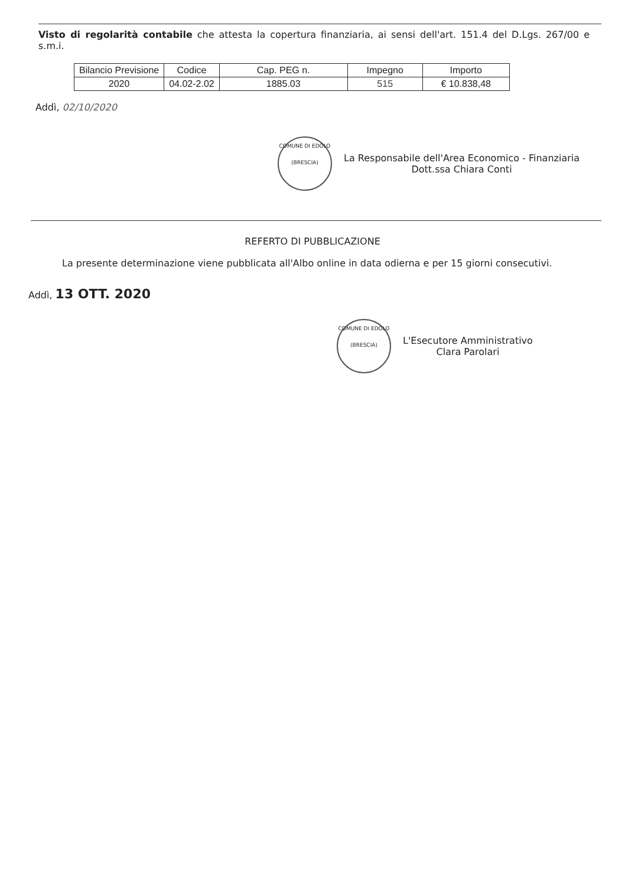Visto di regolarità contabile che attesta la copertura finanziaria, ai sensi dell'art. 151.4 del D.Lgs. 267/00 e s.m.i.
| Bilancio Previsione | Codice | Cap. PEG n. | Impegno | Importo |
| --- | --- | --- | --- | --- |
| 2020 | 04.02-2.02 | 1885.03 | 515 | € 10.838,48 |
Addì, 02/10/2020
COMUNE DI EDOLO
(BRESCIA)
La Responsabile dell'Area Economico - Finanziaria
Dott.ssa Chiara Conti
REFERTO DI PUBBLICAZIONE
La presente determinazione viene pubblicata all'Albo online in data odierna e per 15 giorni consecutivi.
Addì, 13 OTT. 2020
COMUNE DI EDOLO
(BRESCIA)
L'Esecutore Amministrativo
Clara Parolari